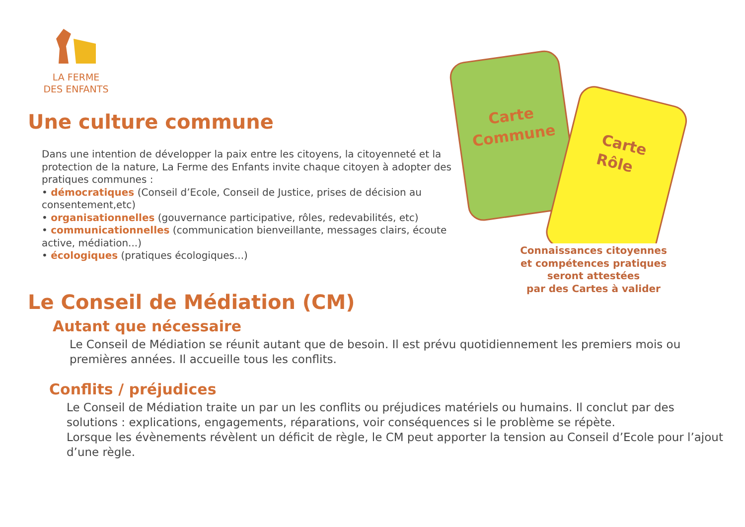LA FERME
DES ENFANTS
Une culture commune
Dans une intention de développer la paix entre les citoyens, la citoyenneté et la protection de la nature, La Ferme des Enfants invite chaque citoyen à adopter des pratiques communes :
• démocratiques (Conseil d’Ecole, Conseil de Justice, prises de décision au consentement,etc)
• organisationnelles (gouvernance participative, rôles, redevabilités, etc)
• communicationnelles (communication bienveillante, messages clairs, écoute active, médiation...)
• écologiques (pratiques écologiques...)
Carte
Commune
Carte
Rôle
Connaissances citoyennes
et compétences pratiques
seront attestées
par des Cartes à valider
Le Conseil de Médiation (CM)
Autant que nécessaire
Le Conseil de Médiation se réunit autant que de besoin. Il est prévu quotidiennement les premiers mois ou premières années. Il accueille tous les conflits.
Conflits / préjudices
Le Conseil de Médiation traite un par un les conflits ou préjudices matériels ou humains. Il conclut par des solutions : explications, engagements, réparations, voir conséquences si le problème se répète.
Lorsque les évènements révèlent un déficit de règle, le CM peut apporter la tension au Conseil d’Ecole pour l’ajout d’une règle.